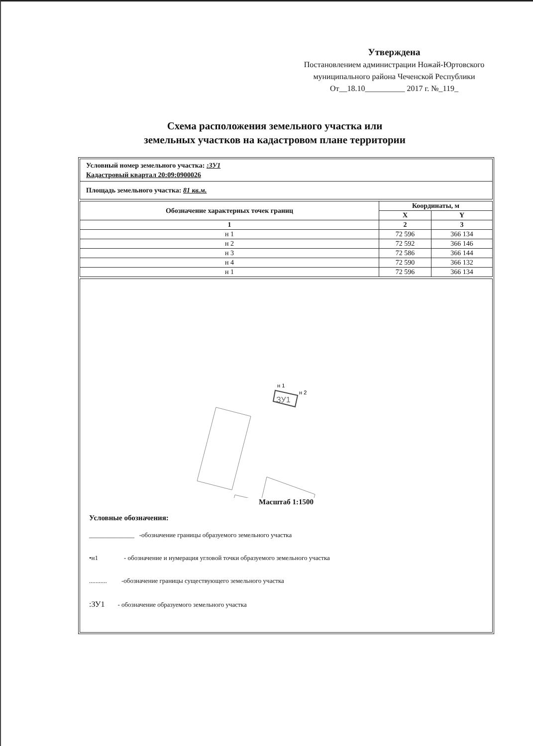Утверждена
Постановлением администрации Ножай-Юртовского муниципального района Чеченской Республики
От__18.10__________ 2017 г. №_119_
Схема расположения земельного участка или
земельных участков на кадастровом плане территории
Условный номер земельного участка: :ЗУ1
Кадастровый квартал 20:09:0900026
Площадь земельного участка: 81 кв.м.
| Обозначение характерных точек границ | Координаты, м | |
| --- | --- | --- |
| | X | Y |
| 1 | 2 | 3 |
| н 1 | 72 596 | 366 134 |
| н 2 | 72 592 | 366 146 |
| н 3 | 72 586 | 366 144 |
| н 4 | 72 590 | 366 132 |
| н 1 | 72 596 | 366 134 |
ЗУ1
н 1
н 2
Масштаб 1:1500
Условные обозначения:
______________ -обозначение границы образуемого земельного участка
•н1 - обозначение и нумерация угловой точки образуемого земельного участка
........... -обозначение границы существующего земельного участка
:ЗУ1 - обозначение образуемого земельного участка